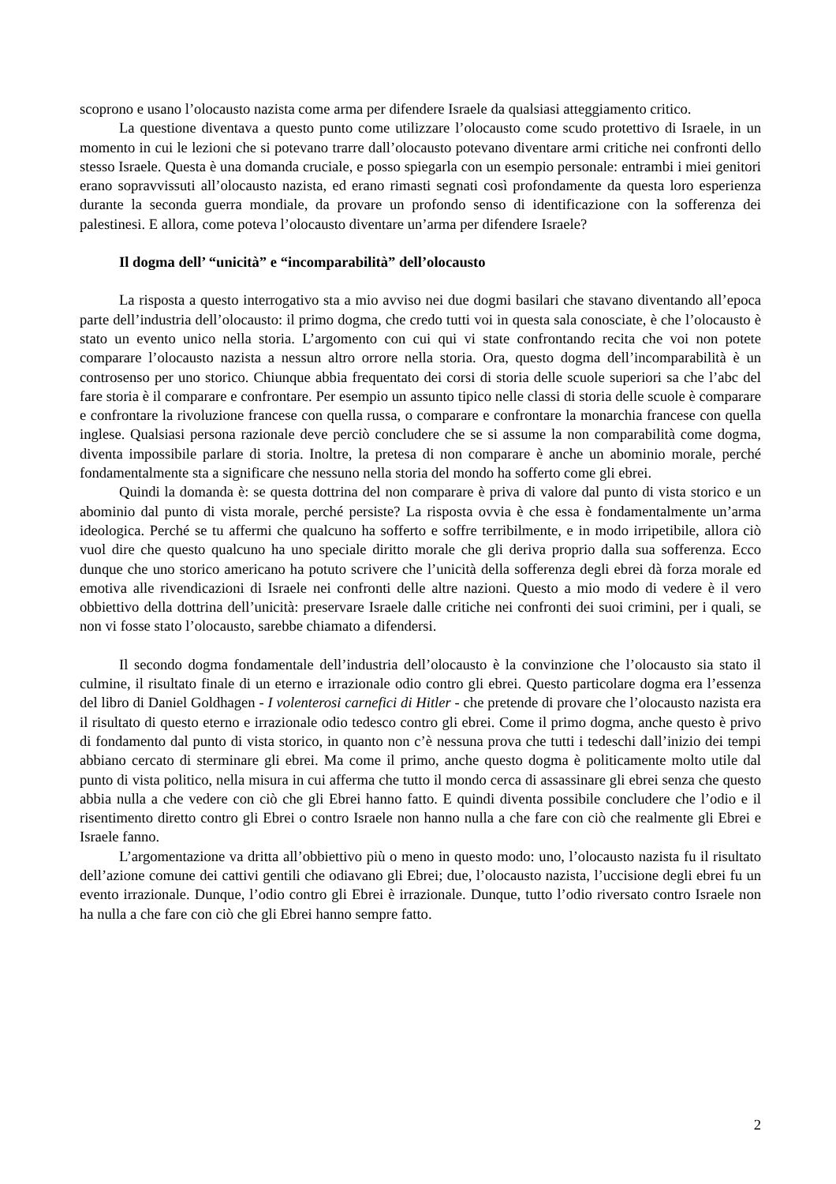scoprono e usano l’olocausto nazista come arma per difendere Israele da qualsiasi atteggiamento critico.
La questione diventava a questo punto come utilizzare l’olocausto come scudo protettivo di Israele, in un momento in cui le lezioni che si potevano trarre dall’olocausto potevano diventare armi critiche nei confronti dello stesso Israele. Questa è una domanda cruciale, e posso spiegarla con un esempio personale: entrambi i miei genitori erano sopravvissuti all’olocausto nazista, ed erano rimasti segnati così profondamente da questa loro esperienza durante la seconda guerra mondiale, da provare un profondo senso di identificazione con la sofferenza dei palestinesi. E allora, come poteva l’olocausto diventare un’arma per difendere Israele?
Il dogma dell’ “unicità” e “incomparabilità” dell’olocausto
La risposta a questo interrogativo sta a mio avviso nei due dogmi basilari che stavano diventando all’epoca parte dell’industria dell’olocausto: il primo dogma, che credo tutti voi in questa sala conosciate, è che l’olocausto è stato un evento unico nella storia. L’argomento con cui qui vi state confrontando recita che voi non potete comparare l’olocausto nazista a nessun altro orrore nella storia. Ora, questo dogma dell’incomparabilità è un controsenso per uno storico. Chiunque abbia frequentato dei corsi di storia delle scuole superiori sa che l’abc del fare storia è il comparare e confrontare. Per esempio un assunto tipico nelle classi di storia delle scuole è comparare e confrontare la rivoluzione francese con quella russa, o comparare e confrontare la monarchia francese con quella inglese. Qualsiasi persona razionale deve perciò concludere che se si assume la non comparabilità come dogma, diventa impossibile parlare di storia. Inoltre, la pretesa di non comparare è anche un abominio morale, perché fondamentalmente sta a significare che nessuno nella storia del mondo ha sofferto come gli ebrei.
Quindi la domanda è: se questa dottrina del non comparare è priva di valore dal punto di vista storico e un abominio dal punto di vista morale, perché persiste? La risposta ovvia è che essa è fondamentalmente un’arma ideologica. Perché se tu affermi che qualcuno ha sofferto e soffre terribilmente, e in modo irripetibile, allora ciò vuol dire che questo qualcuno ha uno speciale diritto morale che gli deriva proprio dalla sua sofferenza. Ecco dunque che uno storico americano ha potuto scrivere che l’unicità della sofferenza degli ebrei dà forza morale ed emotiva alle rivendicazioni di Israele nei confronti delle altre nazioni. Questo a mio modo di vedere è il vero obbiettivo della dottrina dell’unicità: preservare Israele dalle critiche nei confronti dei suoi crimini, per i quali, se non vi fosse stato l’olocausto, sarebbe chiamato a difendersi.
Il secondo dogma fondamentale dell’industria dell’olocausto è la convinzione che l’olocausto sia stato il culmine, il risultato finale di un eterno e irrazionale odio contro gli ebrei. Questo particolare dogma era l’essenza del libro di Daniel Goldhagen - I volenterosi carnefici di Hitler - che pretende di provare che l’olocausto nazista era il risultato di questo eterno e irrazionale odio tedesco contro gli ebrei. Come il primo dogma, anche questo è privo di fondamento dal punto di vista storico, in quanto non c’è nessuna prova che tutti i tedeschi dall’inizio dei tempi abbiano cercato di sterminare gli ebrei. Ma come il primo, anche questo dogma è politicamente molto utile dal punto di vista politico, nella misura in cui afferma che tutto il mondo cerca di assassinare gli ebrei senza che questo abbia nulla a che vedere con ciò che gli Ebrei hanno fatto. E quindi diventa possibile concludere che l’odio e il risentimento diretto contro gli Ebrei o contro Israele non hanno nulla a che fare con ciò che realmente gli Ebrei e Israele fanno.
L’argomentazione va dritta all’obbiettivo più o meno in questo modo: uno, l’olocausto nazista fu il risultato dell’azione comune dei cattivi gentili che odiavano gli Ebrei; due, l’olocausto nazista, l’uccisione degli ebrei fu un evento irrazionale. Dunque, l’odio contro gli Ebrei è irrazionale. Dunque, tutto l’odio riversato contro Israele non ha nulla a che fare con ciò che gli Ebrei hanno sempre fatto.
2